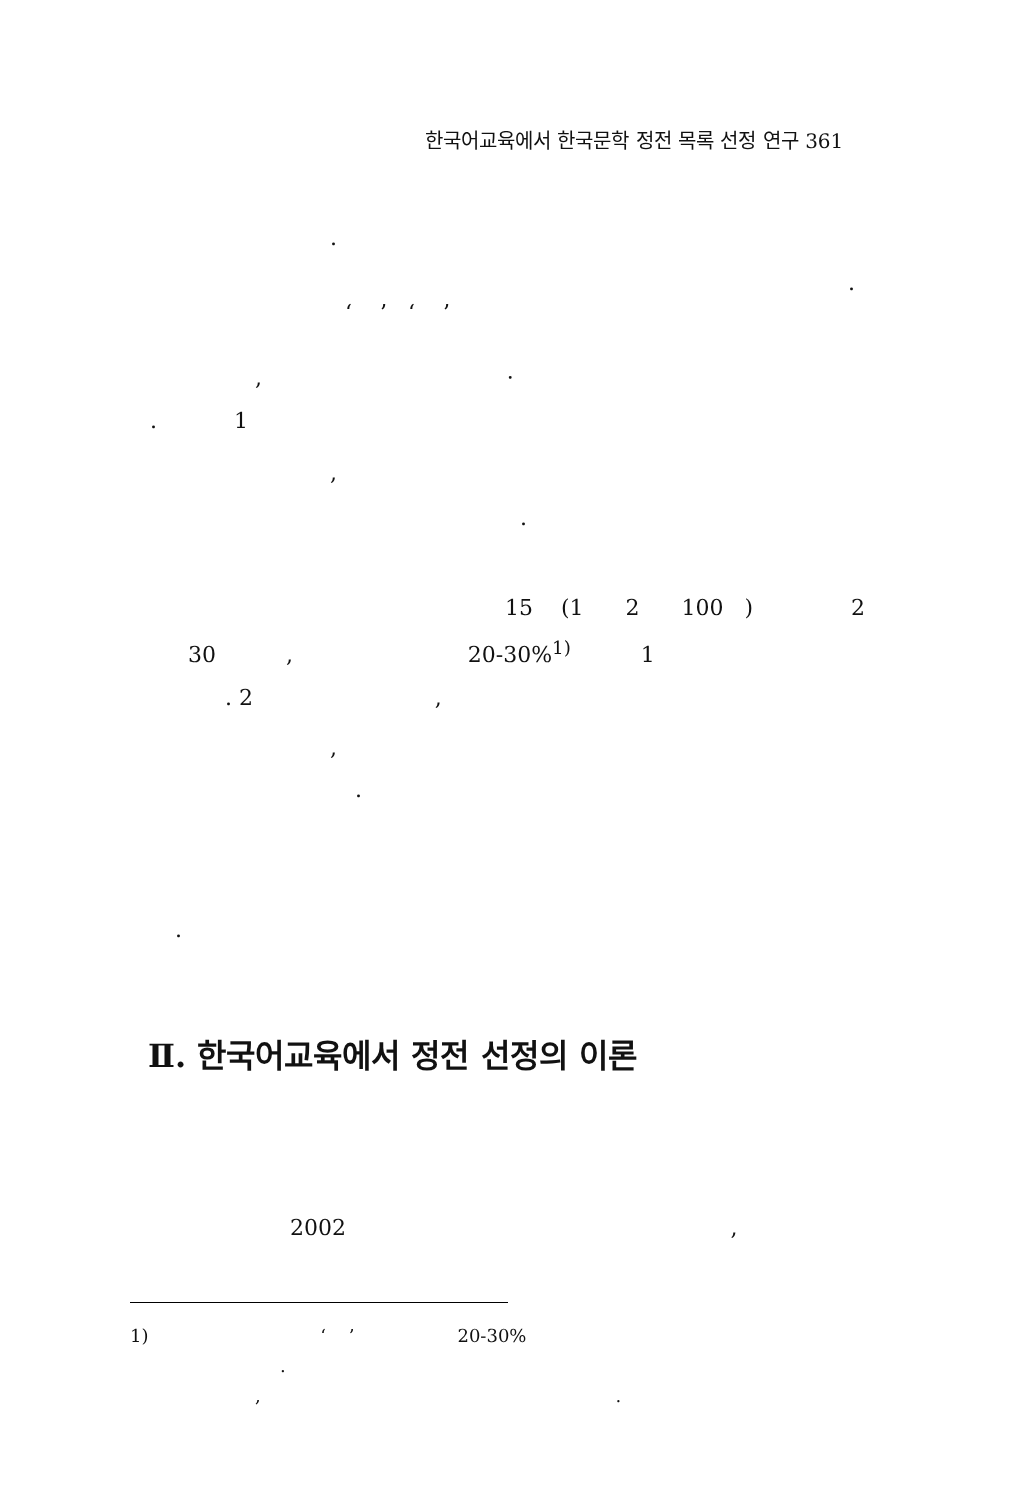한국어교육에서 한국문학 정전 목록 선정 연구 361
.
.
‘ ’ ‘ ’
, ·
. 1
,
.
15 (1 2 100 ) 2
30 , 20-30%<sup>1)</sup> 1
. 2 ,
,
.
.
Ⅱ. 한국어교육에서 정전 선정의 이론
2002 ,
1) ‘ ’ 20-30%
.
, .